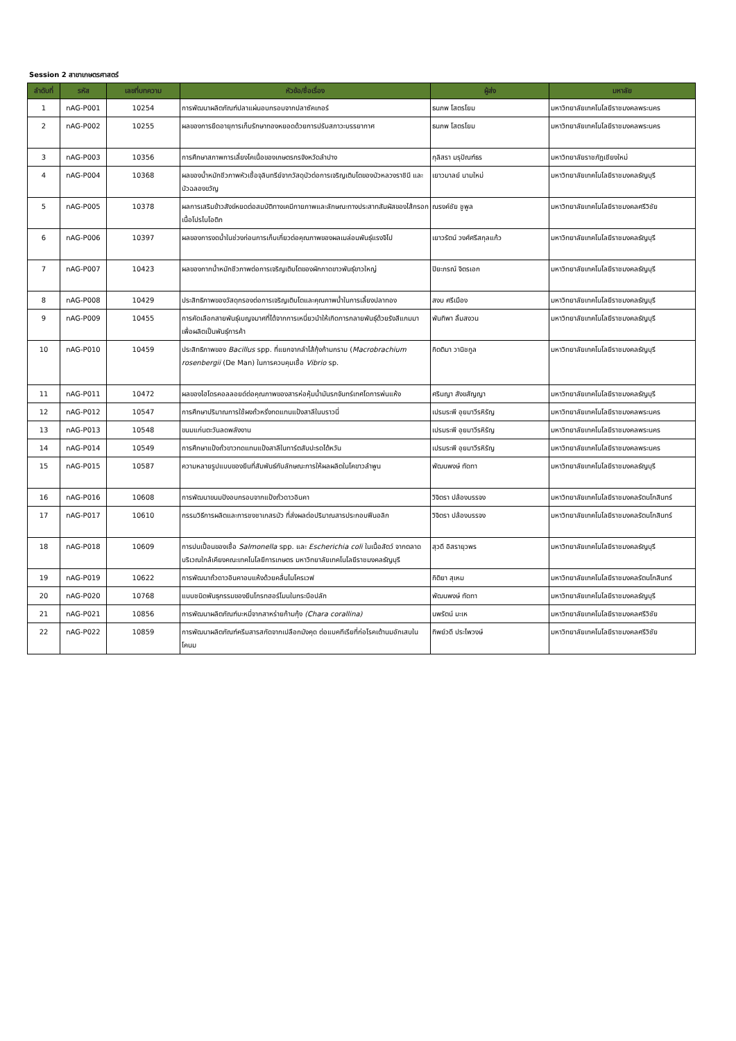Session 2 สาขาเกษตรศาสตร์
| ลำดับที่ | รหัส | เลขที่บทความ | หัวข้อ/ชื่อเรื่อง | ผู้ส่ง | มหาลัย |
| --- | --- | --- | --- | --- | --- |
| 1 | nAG-P001 | 10254 | การพัฒนาผลิตภัณฑ์ปลาแผ่นอบกรอบจากปลาซัคเกอร์ | ธนภพ โสตรโยม | มหาวิทยาลัยเทคโนโลยีราชมงคลพระนคร |
| 2 | nAG-P002 | 10255 | ผลของการยืดอายุการเก็บรักษาทองหยอดด้วยการปรับสภาวะบรรยากาศ | ธนภพ โสตรโยม | มหาวิทยาลัยเทคโนโลยีราชมงคลพระนคร |
| 3 | nAG-P003 | 10356 | การศึกษาสภาพการเลี้ยงโคเนื้อของเกษตรกรจังหวัดลำปาง | กุลิสรา มรุปัณฑ์ธร | มหาวิทยาลัยราชภัฏเชียงใหม่ |
| 4 | nAG-P004 | 10368 | ผลของน้ำหมักชีวภาพหัวเชื้อจุลินทรีย์จากวัสดุบัวต่อการเจริญเติบโตของบัวหลวงราชินี และบัวฉลองขวัญ | เยาวมาลย์ นามใหม่ | มหาวิทยาลัยเทคโนโลยีราชมงคลธัญบุรี |
| 5 | nAG-P005 | 10378 | ผลการเสริมข้าวสังข์หยดต่อสมบัติทางเคมีกายภาพและลักษณะทางประสาทสัมผัสของไส้กรอกเนื้อโปรไบโอติก | ณรงค์ชัย ชูพูล | มหาวิทยาลัยเทคโนโลยีราชมงคลศรีวิชัย |
| 6 | nAG-P006 | 10397 | ผลของการงดน้ำในช่วงก่อนการเก็บเกี่ยวต่อคุณภาพของผลเมล่อนพันธุ์แรงจิโป | เยาวรัตน์ วงศ์ศรีสกุลแก้ว | มหาวิทยาลัยเทคโนโลยีราชมงคลธัญบุรี |
| 7 | nAG-P007 | 10423 | ผลของกากน้ำหมักชีวภาพต่อการเจริญเติบโตของผักกาดขาวพันธุ์ขาวใหญ่ | ปิยะภรณ์ จิตรเอก | มหาวิทยาลัยเทคโนโลยีราชมงคลธัญบุรี |
| 8 | nAG-P008 | 10429 | ประสิทธิภาพของวัสดุกรองต่อการเจริญเติบโตและคุณภาพน้ำในการเลี้ยงปลาทอง | สงบ ศรีเมือง | มหาวิทยาลัยเทคโนโลยีราชมงคลธัญบุรี |
| 9 | nAG-P009 | 10455 | การคัดเลือกสายพันธุ์เบญจมาศที่ได้จากการเหนี่ยวนำให้เกิดการกลายพันธุ์ด้วยรังสีแกมมาเพื่อผลิตเป็นพันธุ์การค้า | พันทิพา ลิ้มสงวน | มหาวิทยาลัยเทคโนโลยีราชมงคลธัญบุรี |
| 10 | nAG-P010 | 10459 | ประสิทธิภาพของ Bacillus spp. ที่แยกจากลำไส้กุ้งก้ามกราม ( Macrobrachium rosenbergii (De Man) ในการควบคุมเชื้อ Vibrio sp. | กิตติมา วานิชกูล | มหาวิทยาลัยเทคโนโลยีราชมงคลธัญบุรี |
| 11 | nAG-P011 | 10472 | ผลของไฮโดรคอลลอยด์ต่อคุณภาพของสารห่อหุ้มน้ำมันรกจันทร์เทศโดการพ่นแห้ง | ศรินญา สังขสัญญา | มหาวิทยาลัยเทคโนโลยีราชมงคลธัญบุรี |
| 12 | nAG-P012 | 10547 | การศึกษาปริมาณการใช้ผงถั่วหรั่งทดแทนแป้งสาลีในบราวนี่ | เปรมระพี อุยมาวีรหิรัญ | มหาวิทยาลัยเทคโนโลยีราชมงคลพระนคร |
| 13 | nAG-P013 | 10548 | ขนมแก่นตะวันลดพลังงาน | เปรมระพี อุยมาวีรหิรัญ | มหาวิทยาลัยเทคโนโลยีราชมงคลพระนคร |
| 14 | nAG-P014 | 10549 | การศึกษาแป้งถั่วขาวทดแทนแป้งสาลีในทาร์ตสับปะรดไต้หวัน | เปรมระพี อุยมาวีรหิรัญ | มหาวิทยาลัยเทคโนโลยีราชมงคลพระนคร |
| 15 | nAG-P015 | 10587 | ความหลายรูปแบบของยีนที่สัมพันธ์กับลักษณะการให้ผลผลิตในโคขาวลำพูน | พัฒนพงษ์ ทัดทา | มหาวิทยาลัยเทคโนโลยีราชมงคลธัญบุรี |
| 16 | nAG-P016 | 10608 | การพัฒนาขนมปังอบกรอบจากแป้งถั่วดาวอินคา | วิจิตรา ปล้องบรรจง | มหาวิทยาลัยเทคโนโลยีราชมงคลรัตนโกสินทร์ |
| 17 | nAG-P017 | 10610 | กรรมวิธีการผลิตและการชงชาเกสรบัว ที่ส่งผลต่อปริมาณสารประกอบฟีนอลิก | วิจิตรา ปล้องบรรจง | มหาวิทยาลัยเทคโนโลยีราชมงคลรัตนโกสินทร์ |
| 18 | nAG-P018 | 10609 | การปนเปื้อนของเชื้อ Salmonella spp. และ Escherichia coli ในเนื้อสัตว์ จากตลาดบริเวณใกล้เคียงคณะเทคโนโลยีการเกษตร มหาวิทยาลัยเทคโนโลยีราชมงคลธัญบุรี | สุวดี อิสรายุวพร | มหาวิทยาลัยเทคโนโลยีราชมงคลธัญบุรี |
| 19 | nAG-P019 | 10622 | การพัฒนาถั่วดาวอินคาอบแห้งด้วยคลื่นไมโครเวฟ | กิติยา สุเหม | มหาวิทยาลัยเทคโนโลยีราชมงคลรัตนโกสินทร์ |
| 20 | nAG-P020 | 10768 | แบบชนิดพันธุกรรมของยีนโกรทฮอร์โมนในกระบือปลัก | พัฒนพงษ์ ทัดทา | มหาวิทยาลัยเทคโนโลยีราชมงคลธัญบุรี |
| 21 | nAG-P021 | 10856 | การพัฒนาผลิตภัณฑ์บะหมี่จากสาหร่ายก้ามกุ้ง (Chara corallina) | นพรัตน์ มะเห | มหาวิทยาลัยเทคโนโลยีราชมงคลศรีวิชัย |
| 22 | nAG-P022 | 10859 | การพัฒนาผลิตภัณฑ์ครีมสารสกัดจากเปลือกมังคุด ต่อแบคทีเรียที่ก่อโรคเต้านมอักเสบในโคนม | ทิพย์วดี ประไพวงษ์ | มหาวิทยาลัยเทคโนโลยีราชมงคลศรีวิชัย |